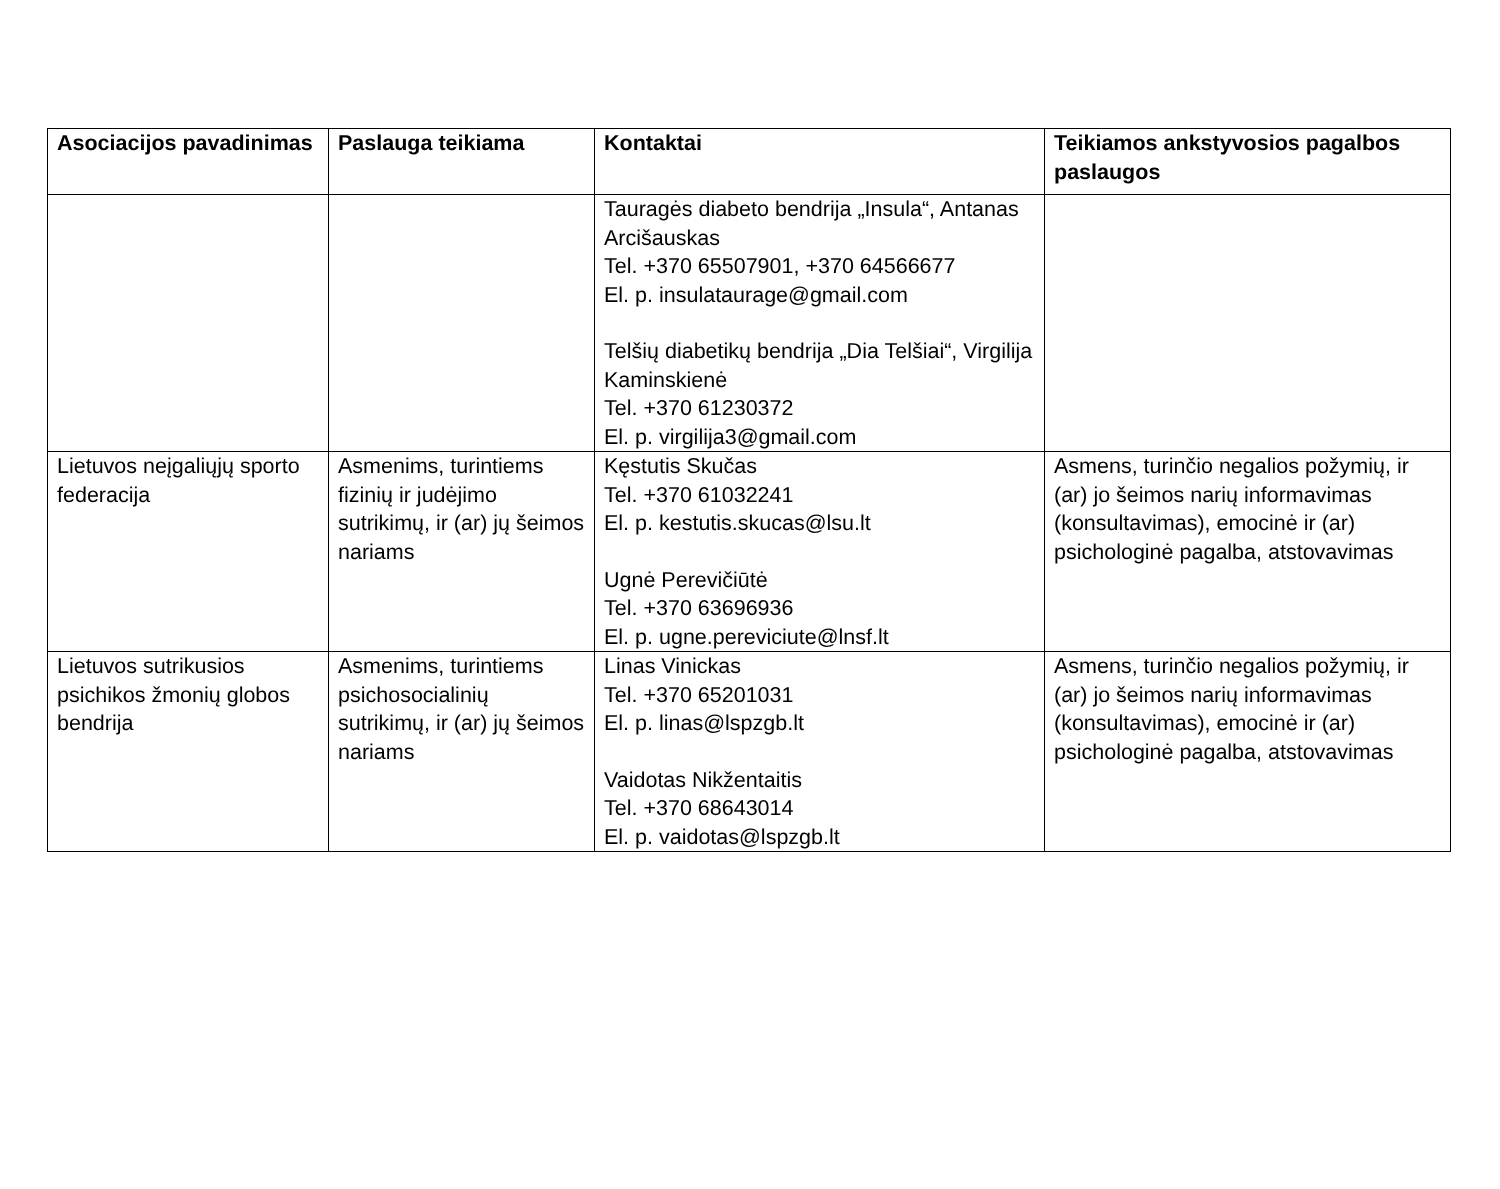| Asociacijos pavadinimas | Paslauga teikiama | Kontaktai | Teikiamos ankstyvosios pagalbos paslaugos |
| --- | --- | --- | --- |
| | | Tauragės diabeto bendrija „Insula“, Antanas Arcišauskas Tel. +370 65507901, +370 64566677 El. p. insulataurage@gmail.com Telšių diabetikų bendrija „Dia Telšiai“, Virgilija Kaminskienė Tel. +370 61230372 El. p. virgilija3@gmail.com | |
| Lietuvos neįgaliųjų sporto federacija | Asmenims, turintiems fizinių ir judėjimo sutrikimų, ir (ar) jų šeimos nariams | Kęstutis Skučas Tel. +370 61032241 El. p. kestutis.skucas@lsu.lt Ugnė Perevičiūtė Tel. +370 63696936 El. p. ugne.pereviciute@lnsf.lt | Asmens, turinčio negalios požymių, ir (ar) jo šeimos narių informavimas (konsultavimas), emocinė ir (ar) psichologinė pagalba, atstovavimas |
| Lietuvos sutrikusios psichikos žmonių globos bendrija | Asmenims, turintiems psichosocialinių sutrikimų, ir (ar) jų šeimos nariams | Linas Vinickas Tel. +370 65201031 El. p. linas@lspzgb.lt Vaidotas Nikžentaitis Tel. +370 68643014 El. p. vaidotas@lspzgb.lt | Asmens, turinčio negalios požymių, ir (ar) jo šeimos narių informavimas (konsultavimas), emocinė ir (ar) psichologinė pagalba, atstovavimas |